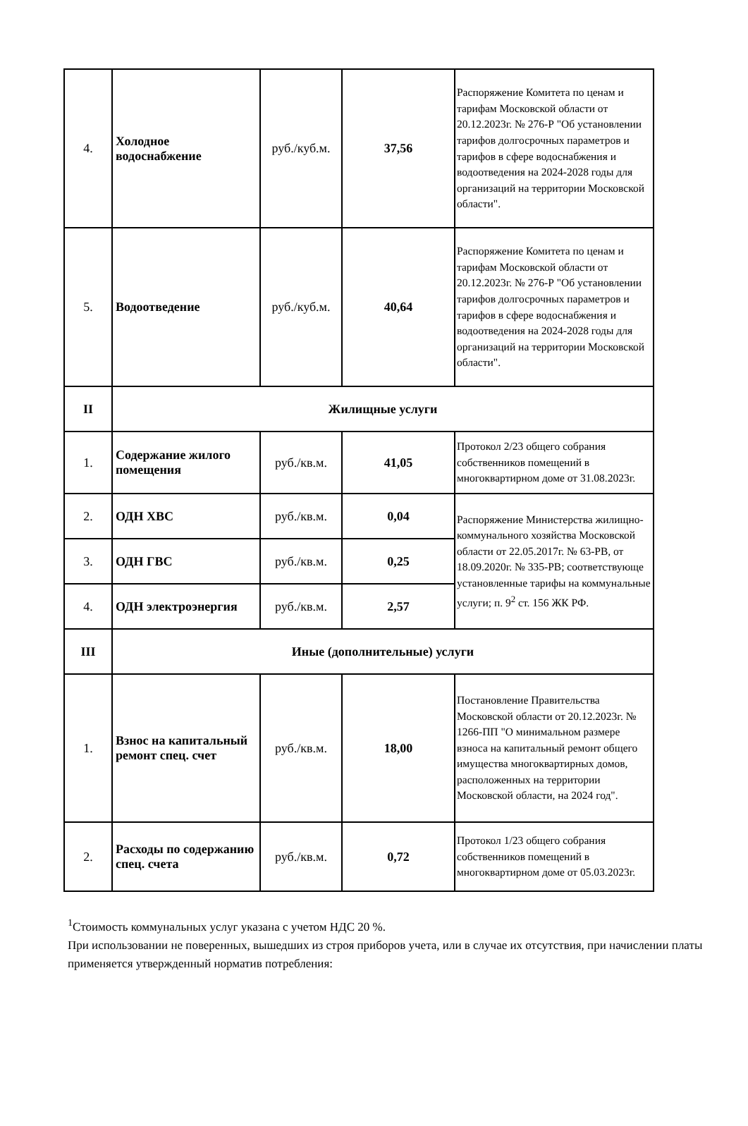| 4. | Холодное водоснабжение | руб./куб.м. | 37,56 | Распоряжение Комитета по ценам и тарифам Московской области от 20.12.2023г. № 276-Р "Об установлении тарифов долгосрочных параметров и тарифов в сфере водоснабжения и водоотведения на 2024-2028 годы для организаций на территории Московской области". |
| 5. | Водоотведение | руб./куб.м. | 40,64 | Распоряжение Комитета по ценам и тарифам Московской области от 20.12.2023г. № 276-Р "Об установлении тарифов долгосрочных параметров и тарифов в сфере водоснабжения и водоотведения на 2024-2028 годы для организаций на территории Московской области". |
| II | Жилищные услуги | | | |
| 1. | Содержание жилого помещения | руб./кв.м. | 41,05 | Протокол 2/23 общего собрания собственников помещений в многоквартирном доме от 31.08.2023г. |
| 2. | ОДН ХВС | руб./кв.м. | 0,04 | Распоряжение Министерства жилищно-коммунального хозяйства Московской области от 22.05.2017г. № 63-РВ, от 18.09.2020г. № 335-РВ; соответствующе установленные тарифы на коммунальные услуги; п. 9<sup>2</sup> ст. 156 ЖК РФ. |
| 3. | ОДН ГВС | руб./кв.м. | 0,25 | |
| 4. | ОДН электроэнергия | руб./кв.м. | 2,57 | |
| III | Иные (дополнительные) услуги | | | |
| 1. | Взнос на капитальный ремонт спец. счет | руб./кв.м. | 18,00 | Постановление Правительства Московской области от 20.12.2023г. № 1266-ПП "О минимальном размере взноса на капитальный ремонт общего имущества многоквартирных домов, расположенных на территории Московской области, на 2024 год". |
| 2. | Расходы по содержанию спец. счета | руб./кв.м. | 0,72 | Протокол 1/23 общего собрания собственников помещений в многоквартирном доме от 05.03.2023г. |
<sup>1</sup> Стоимость коммунальных услуг указана с учетом НДС 20 %.
При использовании не поверенных, вышедших из строя приборов учета, или в случае их отсутствия, при начислении платы применяется утвержденный норматив потребления: